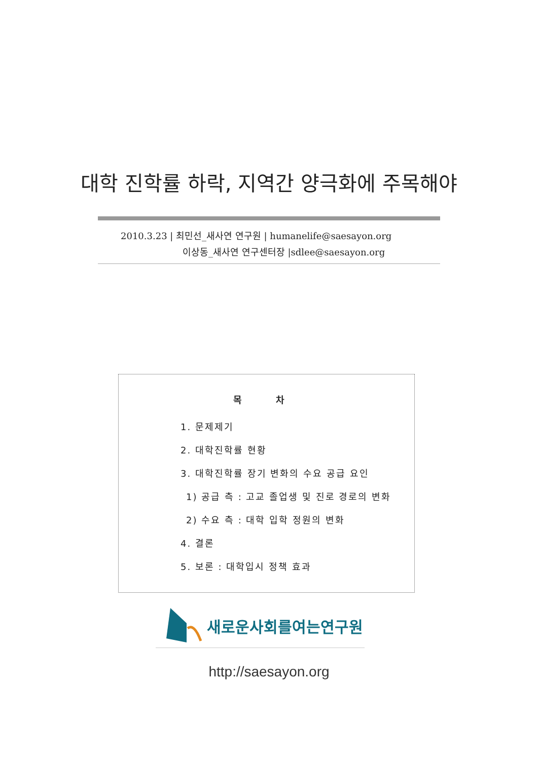대학 진학률 하락, 지역간 양극화에 주목해야
2010.3.23 | 최민선_새사연 연구원 | humanelife@saesayon.org
이상동_새사연 연구센터장 |sdlee@saesayon.org
목 차
1. 문제제기
2. 대학진학률 현황
3. 대학진학률 장기 변화의 수요 공급 요인
1) 공급 측 : 고교 졸업생 및 진로 경로의 변화
2) 수요 측 : 대학 입학 정원의 변화
4. 결론
5. 보론 : 대학입시 정책 효과
새로운사회를여는연구원
http://saesayon.org